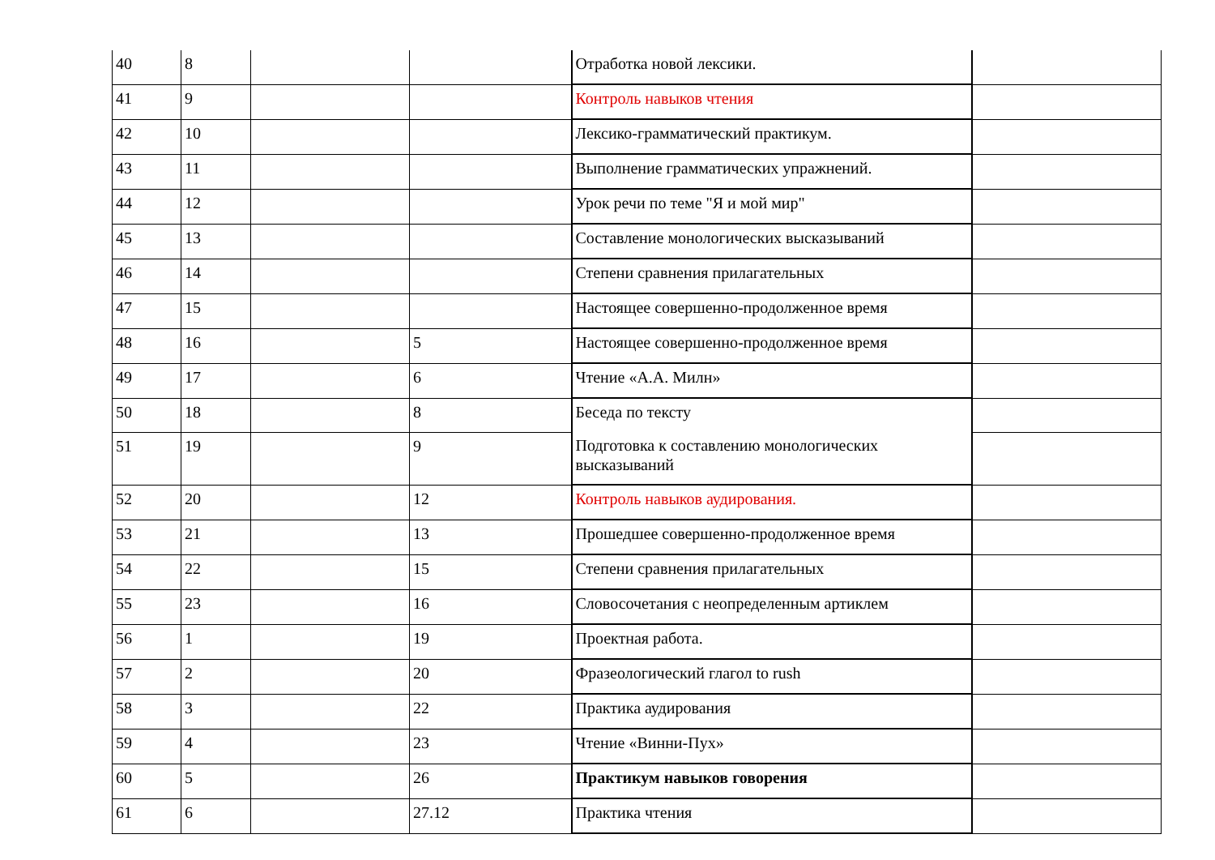| 40 | 8 | | | Отработка новой лексики. | |
| 41 | 9 | | | Контроль навыков чтения | |
| 42 | 10 | | | Лексико-грамматический практикум. | |
| 43 | 11 | | | Выполнение грамматических упражнений. | |
| 44 | 12 | | | Урок речи по теме "Я и мой мир" | |
| 45 | 13 | | | Составление монологических высказываний | |
| 46 | 14 | | | Степени сравнения прилагательных | |
| 47 | 15 | | | Настоящее совершенно-продолженное время | |
| 48 | 16 | | 5 | Настоящее совершенно-продолженное время | |
| 49 | 17 | | 6 | Чтение «А.А. Милн» | |
| 50 | 18 | | 8 | Беседа по тексту | |
| 51 | 19 | | 9 | Подготовка к составлению монологических высказываний | |
| 52 | 20 | | 12 | Контроль навыков аудирования. | |
| 53 | 21 | | 13 | Прошедшее совершенно-продолженное время | |
| 54 | 22 | | 15 | Степени сравнения прилагательных | |
| 55 | 23 | | 16 | Словосочетания с неопределенным артиклем | |
| 56 | 1 | | 19 | Проектная работа. | |
| 57 | 2 | | 20 | Фразеологический глагол to rush | |
| 58 | 3 | | 22 | Практика аудирования | |
| 59 | 4 | | 23 | Чтение «Винни-Пух» | |
| 60 | 5 | | 26 | Практикум навыков говорения | |
| 61 | 6 | | 27.12 | Практика чтения | |